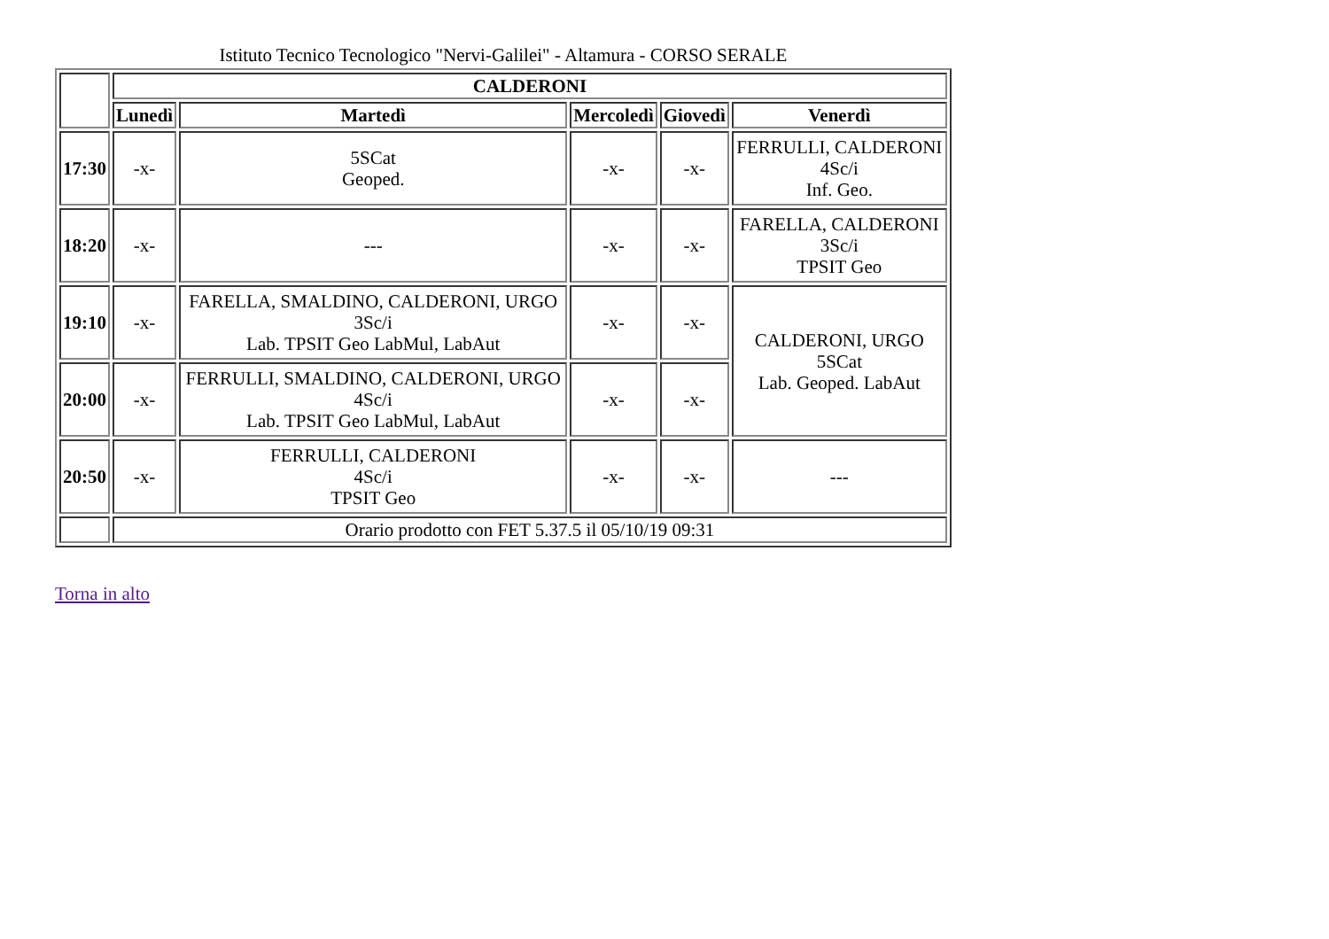Istituto Tecnico Tecnologico "Nervi-Galilei" - Altamura - CORSO SERALE
| | CALDERONI | | | | |
| --- | --- | --- | --- | --- | --- |
| | Lunedì | Martedì | Mercoledì | Giovedì | Venerdì |
| 17:30 | -x- | 5SCat Geoped. | -x- | -x- | FERRULLI, CALDERONI 4Sc/i Inf. Geo. |
| 18:20 | -x- | --- | -x- | -x- | FARELLA, CALDERONI 3Sc/i TPSIT Geo |
| 19:10 | -x- | FARELLA, SMALDINO, CALDERONI, URGO 3Sc/i Lab. TPSIT Geo LabMul, LabAut | -x- | -x- | CALDERONI, URGO 5SCat Lab. Geoped. LabAut |
| 20:00 | -x- | FERRULLI, SMALDINO, CALDERONI, URGO 4Sc/i Lab. TPSIT Geo LabMul, LabAut | -x- | -x- | |
| 20:50 | -x- | FERRULLI, CALDERONI 4Sc/i TPSIT Geo | -x- | -x- | --- |
| | Orario prodotto con FET 5.37.5 il 05/10/19 09:31 | | | | |
Torna in alto